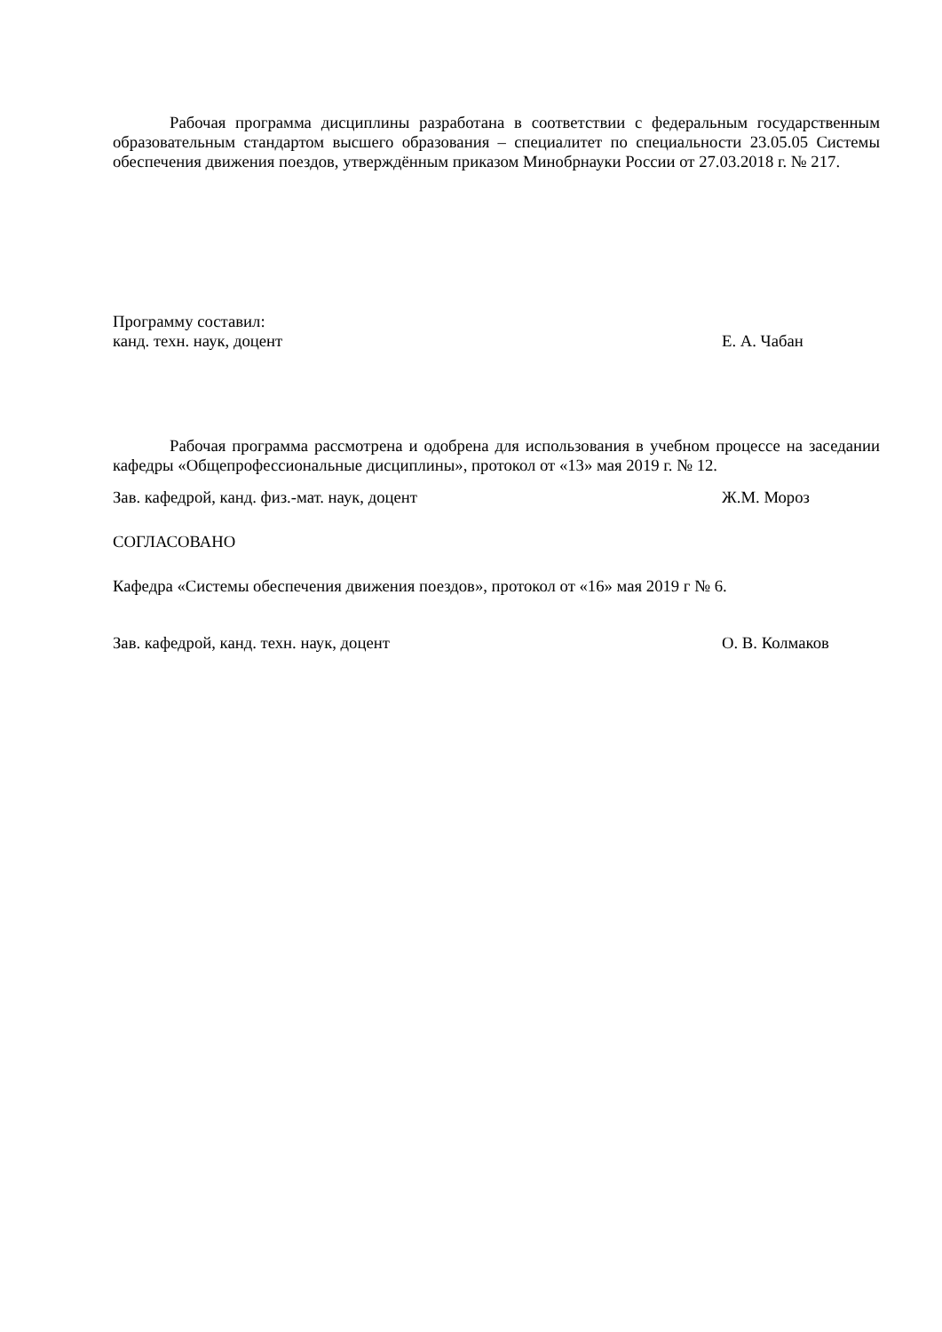Рабочая программа дисциплины разработана в соответствии с федеральным государственным образовательным стандартом высшего образования – специалитет по специальности 23.05.05 Системы обеспечения движения поездов, утверждённым приказом Минобрнауки России от 27.03.2018 г. № 217.
Программу составил:
канд. техн. наук, доцент Е. А. Чабан
Рабочая программа рассмотрена и одобрена для использования в учебном процессе на заседании кафедры «Общепрофессиональные дисциплины», протокол от «13» мая 2019 г. № 12.
Зав. кафедрой, канд. физ.-мат. наук, доцент Ж.М. Мороз
СОГЛАСОВАНО
Кафедра «Системы обеспечения движения поездов», протокол от «16» мая 2019 г № 6.
Зав. кафедрой, канд. техн. наук, доцент О. В. Колмаков